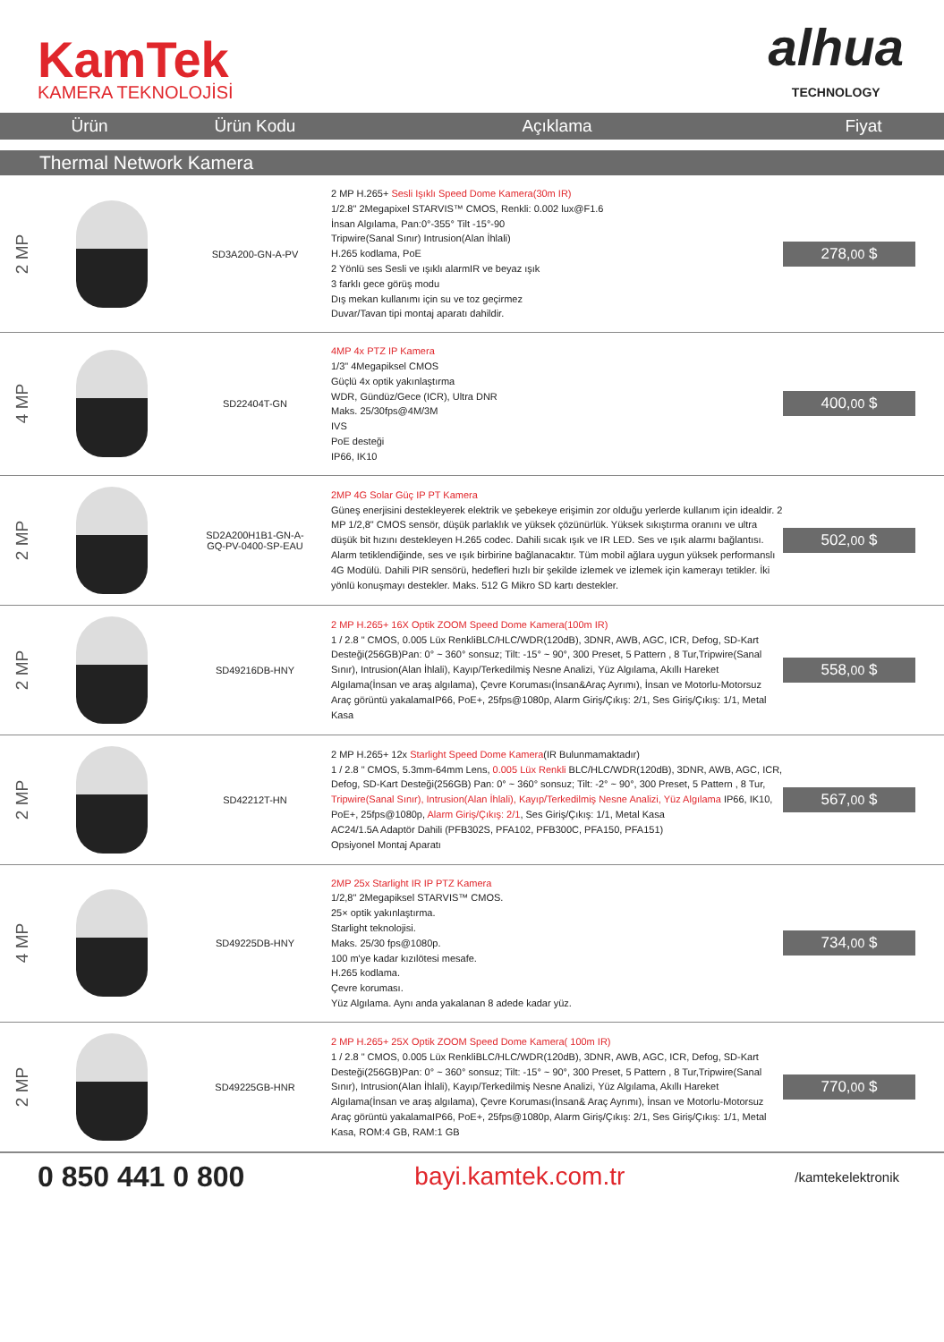KamTek
KAMERA TEKNOLOJİSİ
alhua
TECHNOLOGY
| Ürün | | Ürün Kodu | Açıklama | Fiyat |
| --- | --- | --- | --- | --- |
| Thermal Network Kamera | | | | |
| 2 MP | | SD3A200-GN-A-PV | 2 MP H.265+ Sesli Işıklı Speed Dome Kamera(30m IR) 1/2.8" 2Megapixel STARVIS™ CMOS, Renkli: 0.002 lux@F1.6 İnsan Algılama, Pan:0°-355° Tilt -15°-90 Tripwire(Sanal Sınır) Intrusion(Alan İhlali) H.265 kodlama, PoE 2 Yönlü ses Sesli ve ışıklı alarmIR ve beyaz ışık 3 farklı gece görüş modu Dış mekan kullanımı için su ve toz geçirmez Duvar/Tavan tipi montaj aparatı dahildir. | 278, 00 $ |
| 4 MP | | SD22404T-GN | 4MP 4x PTZ IP Kamera 1/3" 4Megapiksel CMOS Güçlü 4x optik yakınlaştırma WDR, Gündüz/Gece (ICR), Ultra DNR Maks. 25/30fps@4M/3M IVS PoE desteği IP66, IK10 | 400, 00 $ |
| 2 MP | | SD2A200H1B1-GN-A- GQ-PV-0400-SP-EAU | 2MP 4G Solar Güç IP PT Kamera Güneş enerjisini destekleyerek elektrik ve şebekeye erişimin zor olduğu yerlerde kullanım için idealdir. 2 MP 1/2,8" CMOS sensör, düşük parlaklık ve yüksek çözünürlük. Yüksek sıkıştırma oranını ve ultra düşük bit hızını destekleyen H.265 codec. Dahili sıcak ışık ve IR LED. Ses ve ışık alarmı bağlantısı. Alarm tetiklendiğinde, ses ve ışık birbirine bağlanacaktır. Tüm mobil ağlara uygun yüksek performanslı 4G Modülü. Dahili PIR sensörü, hedefleri hızlı bir şekilde izlemek ve izlemek için kamerayı tetikler. İki yönlü konuşmayı destekler. Maks. 512 G Mikro SD kartı destekler. | 502, 00 $ |
| 2 MP | | SD49216DB-HNY | 2 MP H.265+ 16X Optik ZOOM Speed Dome Kamera(100m IR) 1 / 2.8 " CMOS, 0.005 Lüx RenkliBLC/HLC/WDR(120dB), 3DNR, AWB, AGC, ICR, Defog, SD-Kart Desteği(256GB)Pan: 0° ~ 360° sonsuz; Tilt: -15° ~ 90°, 300 Preset, 5 Pattern , 8 Tur,Tripwire(Sanal Sınır), Intrusion(Alan İhlali), Kayıp/Terkedilmiş Nesne Analizi, Yüz Algılama, Akıllı Hareket Algılama(İnsan ve araş algılama), Çevre Koruması(İnsan&Araç Ayrımı), İnsan ve Motorlu-Motorsuz Araç görüntü yakalamaIP66, PoE+, 25fps@1080p, Alarm Giriş/Çıkış: 2/1, Ses Giriş/Çıkış: 1/1, Metal Kasa | 558, 00 $ |
| 2 MP | | SD42212T-HN | 2 MP H.265+ 12x Starlight Speed Dome Kamera (IR Bulunmamaktadır) 1 / 2.8 " CMOS, 5.3mm-64mm Lens, 0.005 Lüx Renkli BLC/HLC/WDR(120dB), 3DNR, AWB, AGC, ICR, Defog, SD-Kart Desteği(256GB) Pan: 0° ~ 360° sonsuz; Tilt: -2° ~ 90°, 300 Preset, 5 Pattern , 8 Tur, Tripwire(Sanal Sınır), Intrusion(Alan İhlali), Kayıp/Terkedilmiş Nesne Analizi, Yüz Algılama IP66, IK10, PoE+, 25fps@1080p, Alarm Giriş/Çıkış: 2/1 , Ses Giriş/Çıkış: 1/1, Metal Kasa AC24/1.5A Adaptör Dahili (PFB302S, PFA102, PFB300C, PFA150, PFA151) Opsiyonel Montaj Aparatı | 567, 00 $ |
| 4 MP | | SD49225DB-HNY | 2MP 25x Starlight IR IP PTZ Kamera 1/2,8" 2Megapiksel STARVIS™ CMOS. 25× optik yakınlaştırma. Starlight teknolojisi. Maks. 25/30 fps@1080p. 100 m'ye kadar kızılötesi mesafe. H.265 kodlama. Çevre koruması. Yüz Algılama. Aynı anda yakalanan 8 adede kadar yüz. | 734, 00 $ |
| 2 MP | | SD49225GB-HNR | 2 MP H.265+ 25X Optik ZOOM Speed Dome Kamera( 100m IR) 1 / 2.8 " CMOS, 0.005 Lüx RenkliBLC/HLC/WDR(120dB), 3DNR, AWB, AGC, ICR, Defog, SD-Kart Desteği(256GB)Pan: 0° ~ 360° sonsuz; Tilt: -15° ~ 90°, 300 Preset, 5 Pattern , 8 Tur,Tripwire(Sanal Sınır), Intrusion(Alan İhlali), Kayıp/Terkedilmiş Nesne Analizi, Yüz Algılama, Akıllı Hareket Algılama(İnsan ve araş algılama), Çevre Koruması(İnsan& Araç Ayrımı), İnsan ve Motorlu-Motorsuz Araç görüntü yakalamaIP66, PoE+, 25fps@1080p, Alarm Giriş/Çıkış: 2/1, Ses Giriş/Çıkış: 1/1, Metal Kasa, ROM:4 GB, RAM:1 GB | 770, 00 $ |
0 850 441 0 800 bayi.kamtek.com.tr
/kamtekelektronik